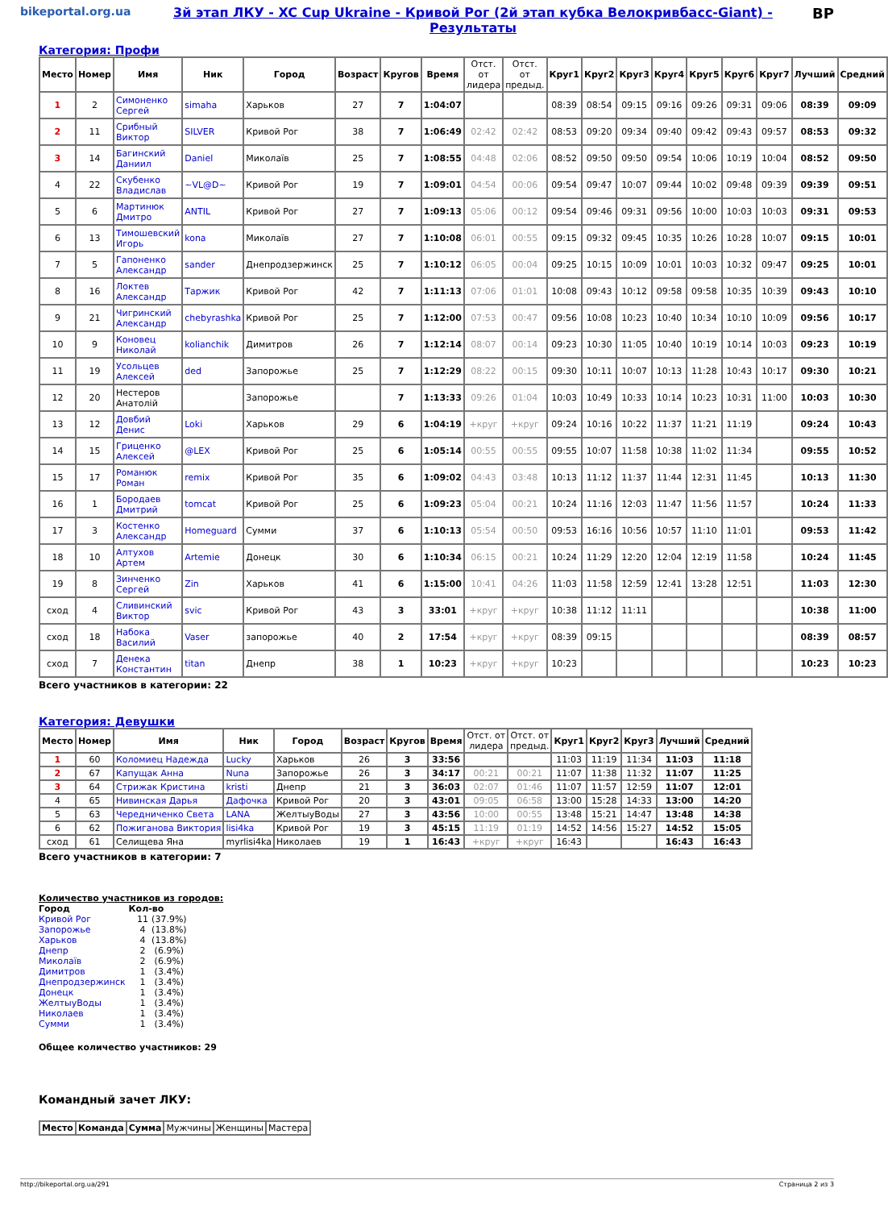bikeportal.org.ua 3й этап ЛКУ - XC Cup Ukraine - Кривой Рог (2й этап кубка Велокривбасс-Giant) - Результаты
BP
Категория: Профи
| Место | Номер | Имя | Ник | Город | Возраст | Кругов | Время | Отст. от лидера | Отст. от предыд. | Круг1 | Круг2 | Круг3 | Круг4 | Круг5 | Круг6 | Круг7 | Лучший | Средний |
| --- | --- | --- | --- | --- | --- | --- | --- | --- | --- | --- | --- | --- | --- | --- | --- | --- | --- | --- |
| 1 | 2 | Симоненко Сергей | simaha | Харьков | 27 | 7 | 1:04:07 | | | 08:39 | 08:54 | 09:15 | 09:16 | 09:26 | 09:31 | 09:06 | 08:39 | 09:09 |
| 2 | 11 | Срибный Виктор | SILVER | Кривой Рог | 38 | 7 | 1:06:49 | 02:42 | 02:42 | 08:53 | 09:20 | 09:34 | 09:40 | 09:42 | 09:43 | 09:57 | 08:53 | 09:32 |
| 3 | 14 | Багинский Даниил | Daniel | Миколаїв | 25 | 7 | 1:08:55 | 04:48 | 02:06 | 08:52 | 09:50 | 09:50 | 09:54 | 10:06 | 10:19 | 10:04 | 08:52 | 09:50 |
| 4 | 22 | Скубенко Владислав | ~VL@D~ | Кривой Рог | 19 | 7 | 1:09:01 | 04:54 | 00:06 | 09:54 | 09:47 | 10:07 | 09:44 | 10:02 | 09:48 | 09:39 | 09:39 | 09:51 |
| 5 | 6 | Мартинюк Дмитро | ANTIL | Кривой Рог | 27 | 7 | 1:09:13 | 05:06 | 00:12 | 09:54 | 09:46 | 09:31 | 09:56 | 10:00 | 10:03 | 10:03 | 09:31 | 09:53 |
| 6 | 13 | Тимошевский Игорь | kona | Миколаїв | 27 | 7 | 1:10:08 | 06:01 | 00:55 | 09:15 | 09:32 | 09:45 | 10:35 | 10:26 | 10:28 | 10:07 | 09:15 | 10:01 |
| 7 | 5 | Гапоненко Александр | sander | Днепродзержинск | 25 | 7 | 1:10:12 | 06:05 | 00:04 | 09:25 | 10:15 | 10:09 | 10:01 | 10:03 | 10:32 | 09:47 | 09:25 | 10:01 |
| 8 | 16 | Локтев Александр | Таржик | Кривой Рог | 42 | 7 | 1:11:13 | 07:06 | 01:01 | 10:08 | 09:43 | 10:12 | 09:58 | 09:58 | 10:35 | 10:39 | 09:43 | 10:10 |
| 9 | 21 | Чигринский Александр | chebyrashka | Кривой Рог | 25 | 7 | 1:12:00 | 07:53 | 00:47 | 09:56 | 10:08 | 10:23 | 10:40 | 10:34 | 10:10 | 10:09 | 09:56 | 10:17 |
| 10 | 9 | Коновец Николай | kolianchik | Димитров | 26 | 7 | 1:12:14 | 08:07 | 00:14 | 09:23 | 10:30 | 11:05 | 10:40 | 10:19 | 10:14 | 10:03 | 09:23 | 10:19 |
| 11 | 19 | Усольцев Алексей | ded | Запорожье | 25 | 7 | 1:12:29 | 08:22 | 00:15 | 09:30 | 10:11 | 10:07 | 10:13 | 11:28 | 10:43 | 10:17 | 09:30 | 10:21 |
| 12 | 20 | Нестеров Анатолій | | Запорожье | | 7 | 1:13:33 | 09:26 | 01:04 | 10:03 | 10:49 | 10:33 | 10:14 | 10:23 | 10:31 | 11:00 | 10:03 | 10:30 |
| 13 | 12 | Довбий Денис | Loki | Харьков | 29 | 6 | 1:04:19 | +круг | +круг | 09:24 | 10:16 | 10:22 | 11:37 | 11:21 | 11:19 | | 09:24 | 10:43 |
| 14 | 15 | Гриценко Алексей | @LEX | Кривой Рог | 25 | 6 | 1:05:14 | 00:55 | 00:55 | 09:55 | 10:07 | 11:58 | 10:38 | 11:02 | 11:34 | | 09:55 | 10:52 |
| 15 | 17 | Романюк Роман | remix | Кривой Рог | 35 | 6 | 1:09:02 | 04:43 | 03:48 | 10:13 | 11:12 | 11:37 | 11:44 | 12:31 | 11:45 | | 10:13 | 11:30 |
| 16 | 1 | Бородаев Дмитрий | tomcat | Кривой Рог | 25 | 6 | 1:09:23 | 05:04 | 00:21 | 10:24 | 11:16 | 12:03 | 11:47 | 11:56 | 11:57 | | 10:24 | 11:33 |
| 17 | 3 | Костенко Александр | Homeguard | Сумми | 37 | 6 | 1:10:13 | 05:54 | 00:50 | 09:53 | 16:16 | 10:56 | 10:57 | 11:10 | 11:01 | | 09:53 | 11:42 |
| 18 | 10 | Алтухов Артем | Artemie | Донецк | 30 | 6 | 1:10:34 | 06:15 | 00:21 | 10:24 | 11:29 | 12:20 | 12:04 | 12:19 | 11:58 | | 10:24 | 11:45 |
| 19 | 8 | Зинченко Сергей | Zin | Харьков | 41 | 6 | 1:15:00 | 10:41 | 04:26 | 11:03 | 11:58 | 12:59 | 12:41 | 13:28 | 12:51 | | 11:03 | 12:30 |
| сход | 4 | Сливинский Виктор | svic | Кривой Рог | 43 | 3 | 33:01 | +круг | +круг | 10:38 | 11:12 | 11:11 | | | | | 10:38 | 11:00 |
| сход | 18 | Набока Василий | Vaser | запорожье | 40 | 2 | 17:54 | +круг | +круг | 08:39 | 09:15 | | | | | | 08:39 | 08:57 |
| сход | 7 | Денека Константин | titan | Днепр | 38 | 1 | 10:23 | +круг | +круг | 10:23 | | | | | | | 10:23 | 10:23 |
Всего участников в категории: 22
Категория: Девушки
| Место | Номер | Имя | Ник | Город | Возраст | Кругов | Время | Отст. от лидера | Отст. от предыд. | Круг1 | Круг2 | Круг3 | Лучший | Средний |
| --- | --- | --- | --- | --- | --- | --- | --- | --- | --- | --- | --- | --- | --- | --- |
| 1 | 60 | Коломиец Надежда | Lucky | Харьков | 26 | 3 | 33:56 | | | 11:03 | 11:19 | 11:34 | 11:03 | 11:18 |
| 2 | 67 | Капущак Анна | Nuna | Запорожье | 26 | 3 | 34:17 | 00:21 | 00:21 | 11:07 | 11:38 | 11:32 | 11:07 | 11:25 |
| 3 | 64 | Стрижак Кристина | kristi | Днепр | 21 | 3 | 36:03 | 02:07 | 01:46 | 11:07 | 11:57 | 12:59 | 11:07 | 12:01 |
| 4 | 65 | Нивинская Дарья | Дафочка | Кривой Рог | 20 | 3 | 43:01 | 09:05 | 06:58 | 13:00 | 15:28 | 14:33 | 13:00 | 14:20 |
| 5 | 63 | Чередниченко Света | LANA | ЖелтыуВоды | 27 | 3 | 43:56 | 10:00 | 00:55 | 13:48 | 15:21 | 14:47 | 13:48 | 14:38 |
| 6 | 62 | Пожиганова Виктория | lisi4ka | Кривой Рог | 19 | 3 | 45:15 | 11:19 | 01:19 | 14:52 | 14:56 | 15:27 | 14:52 | 15:05 |
| сход | 61 | Селищева Яна | myrlisi4ka | Николаев | 19 | 1 | 16:43 | +круг | +круг | 16:43 | | | 16:43 | 16:43 |
Всего участников в категории: 7
Количество участников из городов:
| Город | Кол-во | |
| Кривой Рог | 11 | (37.9%) |
| Запорожье | 4 | (13.8%) |
| Харьков | 4 | (13.8%) |
| Днепр | 2 | (6.9%) |
| Миколаїв | 2 | (6.9%) |
| Димитров | 1 | (3.4%) |
| Днепродзержинск | 1 | (3.4%) |
| Донецк | 1 | (3.4%) |
| ЖелтыуВоды | 1 | (3.4%) |
| Николаев | 1 | (3.4%) |
| Сумми | 1 | (3.4%) |
Общее количество участников: 29
Командный зачет ЛКУ:
| Место | Команда | Сумма | Мужчины | Женщины | Мастера |
| --- | --- | --- | --- | --- | --- |
http://bikeportal.org.ua/291 Страница 2 из 3